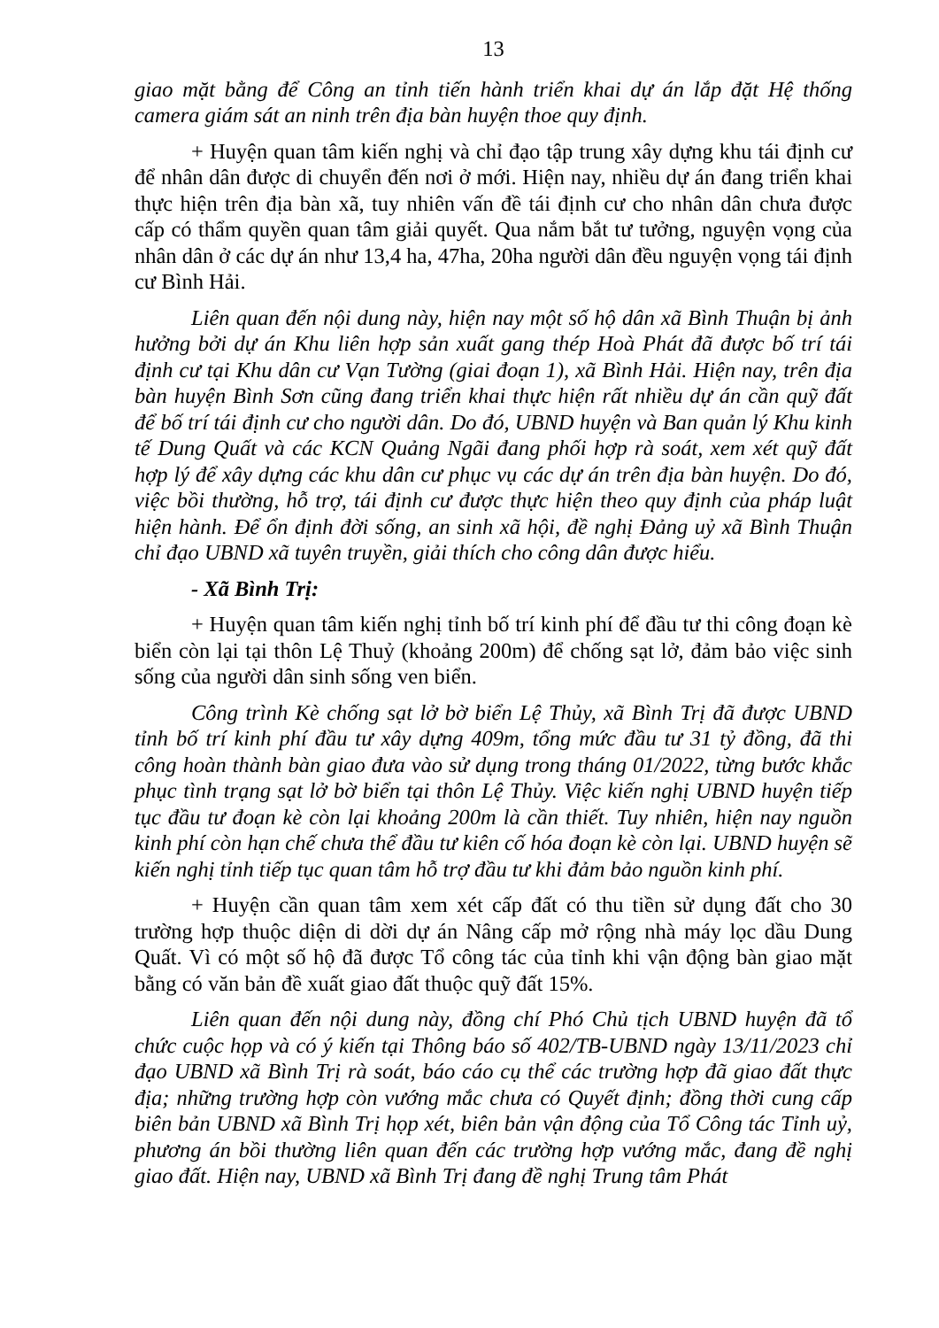13
giao mặt bằng để Công an tỉnh tiến hành triển khai dự án lắp đặt Hệ thống camera giám sát an ninh trên địa bàn huyện thoe quy định.
+ Huyện quan tâm kiến nghị và chỉ đạo tập trung xây dựng khu tái định cư để nhân dân được di chuyển đến nơi ở mới. Hiện nay, nhiều dự án đang triển khai thực hiện trên địa bàn xã, tuy nhiên vấn đề tái định cư cho nhân dân chưa được cấp có thẩm quyền quan tâm giải quyết. Qua nắm bắt tư tưởng, nguyện vọng của nhân dân ở các dự án như 13,4 ha, 47ha, 20ha người dân đều nguyện vọng tái định cư Bình Hải.
Liên quan đến nội dung này, hiện nay một số hộ dân xã Bình Thuận bị ảnh hưởng bởi dự án Khu liên hợp sản xuất gang thép Hoà Phát đã được bố trí tái định cư tại Khu dân cư Vạn Tường (giai đoạn 1), xã Bình Hải. Hiện nay, trên địa bàn huyện Bình Sơn cũng đang triển khai thực hiện rất nhiều dự án cần quỹ đất để bố trí tái định cư cho người dân. Do đó, UBND huyện và Ban quản lý Khu kinh tế Dung Quất và các KCN Quảng Ngãi đang phối hợp rà soát, xem xét quỹ đất hợp lý để xây dựng các khu dân cư phục vụ các dự án trên địa bàn huyện. Do đó, việc bồi thường, hỗ trợ, tái định cư được thực hiện theo quy định của pháp luật hiện hành. Để ổn định đời sống, an sinh xã hội, đề nghị Đảng uỷ xã Bình Thuận chỉ đạo UBND xã tuyên truyền, giải thích cho công dân được hiểu.
- Xã Bình Trị:
+ Huyện quan tâm kiến nghị tỉnh bố trí kinh phí để đầu tư thi công đoạn kè biển còn lại tại thôn Lệ Thuỷ (khoảng 200m) để chống sạt lở, đảm bảo việc sinh sống của người dân sinh sống ven biển.
Công trình Kè chống sạt lở bờ biển Lệ Thủy, xã Bình Trị đã được UBND tỉnh bố trí kinh phí đầu tư xây dựng 409m, tổng mức đầu tư 31 tỷ đồng, đã thi công hoàn thành bàn giao đưa vào sử dụng trong tháng 01/2022, từng bước khắc phục tình trạng sạt lở bờ biển tại thôn Lệ Thủy. Việc kiến nghị UBND huyện tiếp tục đầu tư đoạn kè còn lại khoảng 200m là cần thiết. Tuy nhiên, hiện nay nguồn kinh phí còn hạn chế chưa thể đầu tư kiên cố hóa đoạn kè còn lại. UBND huyện sẽ kiến nghị tỉnh tiếp tục quan tâm hỗ trợ đầu tư khi đảm bảo nguồn kinh phí.
+ Huyện cần quan tâm xem xét cấp đất có thu tiền sử dụng đất cho 30 trường hợp thuộc diện di dời dự án Nâng cấp mở rộng nhà máy lọc dầu Dung Quất. Vì có một số hộ đã được Tổ công tác của tỉnh khi vận động bàn giao mặt bằng có văn bản đề xuất giao đất thuộc quỹ đất 15%.
Liên quan đến nội dung này, đồng chí Phó Chủ tịch UBND huyện đã tổ chức cuộc họp và có ý kiến tại Thông báo số 402/TB-UBND ngày 13/11/2023 chỉ đạo UBND xã Bình Trị rà soát, báo cáo cụ thể các trường hợp đã giao đất thực địa; những trường hợp còn vướng mắc chưa có Quyết định; đồng thời cung cấp biên bản UBND xã Bình Trị họp xét, biên bản vận động của Tổ Công tác Tỉnh uỷ, phương án bồi thường liên quan đến các trường hợp vướng mắc, đang đề nghị giao đất. Hiện nay, UBND xã Bình Trị đang đề nghị Trung tâm Phát